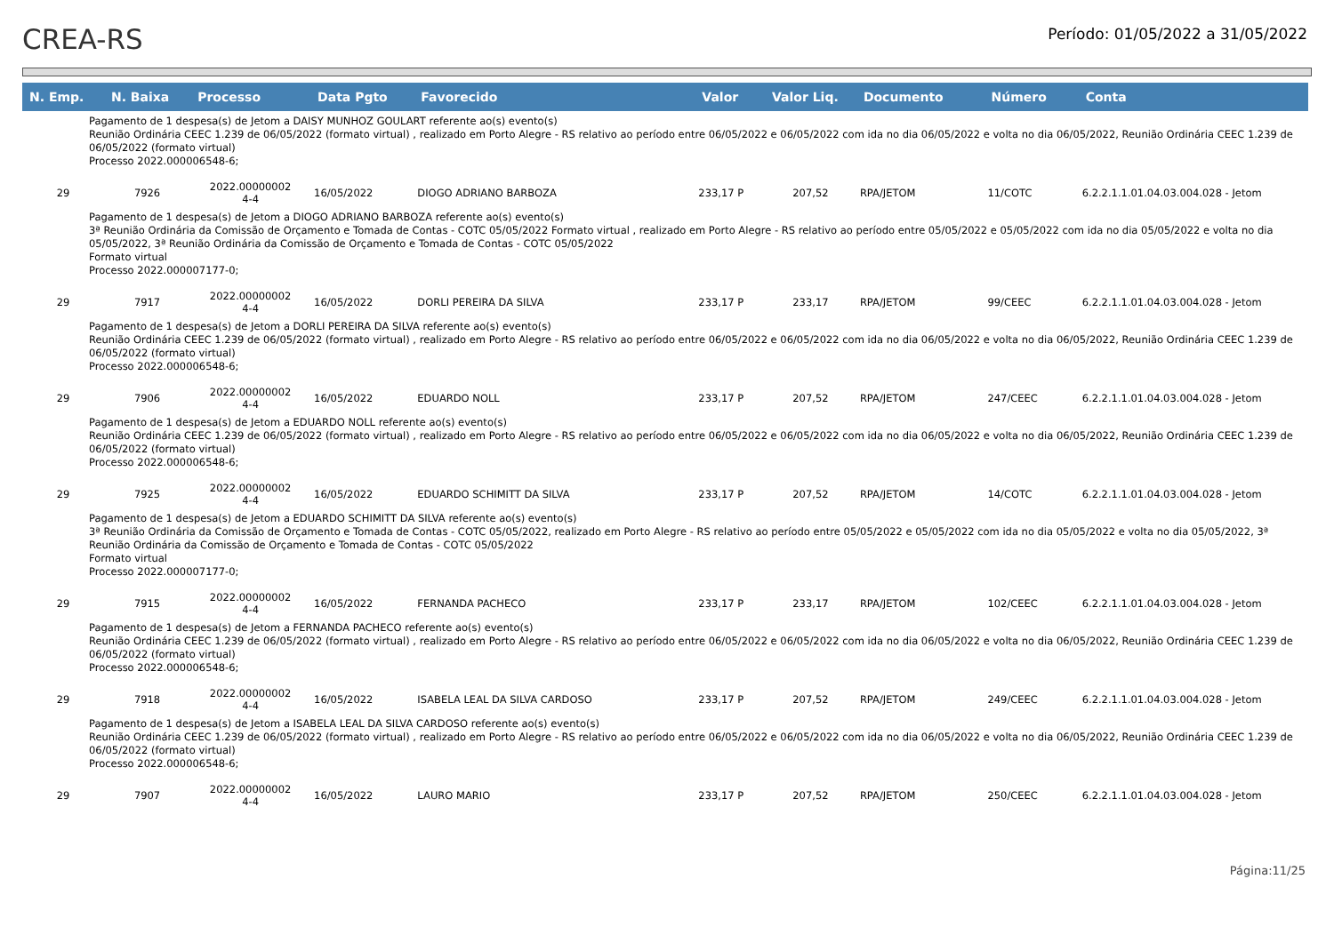CREA-RS
Período: 01/05/2022 a 31/05/2022
| N. Emp. | N. Baixa | Processo | Data Pgto | Favorecido | Valor | Valor Liq. | Documento | Número | Conta |
| --- | --- | --- | --- | --- | --- | --- | --- | --- | --- |
| Pagamento de 1 despesa(s) de Jetom a DAISY MUNHOZ GOULART referente ao(s) evento(s) Reunião Ordinária CEEC 1.239 de 06/05/2022 (formato virtual) , realizado em Porto Alegre - RS relativo ao período entre 06/05/2022 e 06/05/2022 com ida no dia 06/05/2022 e volta no dia 06/05/2022, Reunião Ordinária CEEC 1.239 de 06/05/2022 (formato virtual) Processo 2022.000006548-6; | | | | | | | | | |
| 29 | 7926 | 2022.00000002 4-4 | 16/05/2022 | DIOGO ADRIANO BARBOZA | 233,17 P | 207,52 | RPA/JETOM | 11/COTC | 6.2.2.1.1.01.04.03.004.028 - Jetom |
| Pagamento de 1 despesa(s) de Jetom a DIOGO ADRIANO BARBOZA referente ao(s) evento(s) 3ª Reunião Ordinária da Comissão de Orçamento e Tomada de Contas - COTC 05/05/2022 Formato virtual , realizado em Porto Alegre - RS relativo ao período entre 05/05/2022 e 05/05/2022 com ida no dia 05/05/2022 e volta no dia 05/05/2022, 3ª Reunião Ordinária da Comissão de Orçamento e Tomada de Contas - COTC 05/05/2022 Formato virtual Processo 2022.000007177-0; | | | | | | | | | |
| 29 | 7917 | 2022.00000002 4-4 | 16/05/2022 | DORLI PEREIRA DA SILVA | 233,17 P | 233,17 | RPA/JETOM | 99/CEEC | 6.2.2.1.1.01.04.03.004.028 - Jetom |
| Pagamento de 1 despesa(s) de Jetom a DORLI PEREIRA DA SILVA referente ao(s) evento(s) Reunião Ordinária CEEC 1.239 de 06/05/2022 (formato virtual) , realizado em Porto Alegre - RS relativo ao período entre 06/05/2022 e 06/05/2022 com ida no dia 06/05/2022 e volta no dia 06/05/2022, Reunião Ordinária CEEC 1.239 de 06/05/2022 (formato virtual) Processo 2022.000006548-6; | | | | | | | | | |
| 29 | 7906 | 2022.00000002 4-4 | 16/05/2022 | EDUARDO NOLL | 233,17 P | 207,52 | RPA/JETOM | 247/CEEC | 6.2.2.1.1.01.04.03.004.028 - Jetom |
| Pagamento de 1 despesa(s) de Jetom a EDUARDO NOLL referente ao(s) evento(s) Reunião Ordinária CEEC 1.239 de 06/05/2022 (formato virtual) , realizado em Porto Alegre - RS relativo ao período entre 06/05/2022 e 06/05/2022 com ida no dia 06/05/2022 e volta no dia 06/05/2022, Reunião Ordinária CEEC 1.239 de 06/05/2022 (formato virtual) Processo 2022.000006548-6; | | | | | | | | | |
| 29 | 7925 | 2022.00000002 4-4 | 16/05/2022 | EDUARDO SCHIMITT DA SILVA | 233,17 P | 207,52 | RPA/JETOM | 14/COTC | 6.2.2.1.1.01.04.03.004.028 - Jetom |
| Pagamento de 1 despesa(s) de Jetom a EDUARDO SCHIMITT DA SILVA referente ao(s) evento(s) 3ª Reunião Ordinária da Comissão de Orçamento e Tomada de Contas - COTC 05/05/2022, realizado em Porto Alegre - RS relativo ao período entre 05/05/2022 e 05/05/2022 com ida no dia 05/05/2022 e volta no dia 05/05/2022, 3ª Reunião Ordinária da Comissão de Orçamento e Tomada de Contas - COTC 05/05/2022 Formato virtual Processo 2022.000007177-0; | | | | | | | | | |
| 29 | 7915 | 2022.00000002 4-4 | 16/05/2022 | FERNANDA PACHECO | 233,17 P | 233,17 | RPA/JETOM | 102/CEEC | 6.2.2.1.1.01.04.03.004.028 - Jetom |
| Pagamento de 1 despesa(s) de Jetom a FERNANDA PACHECO referente ao(s) evento(s) Reunião Ordinária CEEC 1.239 de 06/05/2022 (formato virtual) , realizado em Porto Alegre - RS relativo ao período entre 06/05/2022 e 06/05/2022 com ida no dia 06/05/2022 e volta no dia 06/05/2022, Reunião Ordinária CEEC 1.239 de 06/05/2022 (formato virtual) Processo 2022.000006548-6; | | | | | | | | | |
| 29 | 7918 | 2022.00000002 4-4 | 16/05/2022 | ISABELA LEAL DA SILVA CARDOSO | 233,17 P | 207,52 | RPA/JETOM | 249/CEEC | 6.2.2.1.1.01.04.03.004.028 - Jetom |
| Pagamento de 1 despesa(s) de Jetom a ISABELA LEAL DA SILVA CARDOSO referente ao(s) evento(s) Reunião Ordinária CEEC 1.239 de 06/05/2022 (formato virtual) , realizado em Porto Alegre - RS relativo ao período entre 06/05/2022 e 06/05/2022 com ida no dia 06/05/2022 e volta no dia 06/05/2022, Reunião Ordinária CEEC 1.239 de 06/05/2022 (formato virtual) Processo 2022.000006548-6; | | | | | | | | | |
| 29 | 7907 | 2022.00000002 4-4 | 16/05/2022 | LAURO MARIO | 233,17 P | 207,52 | RPA/JETOM | 250/CEEC | 6.2.2.1.1.01.04.03.004.028 - Jetom |
Página:11/25